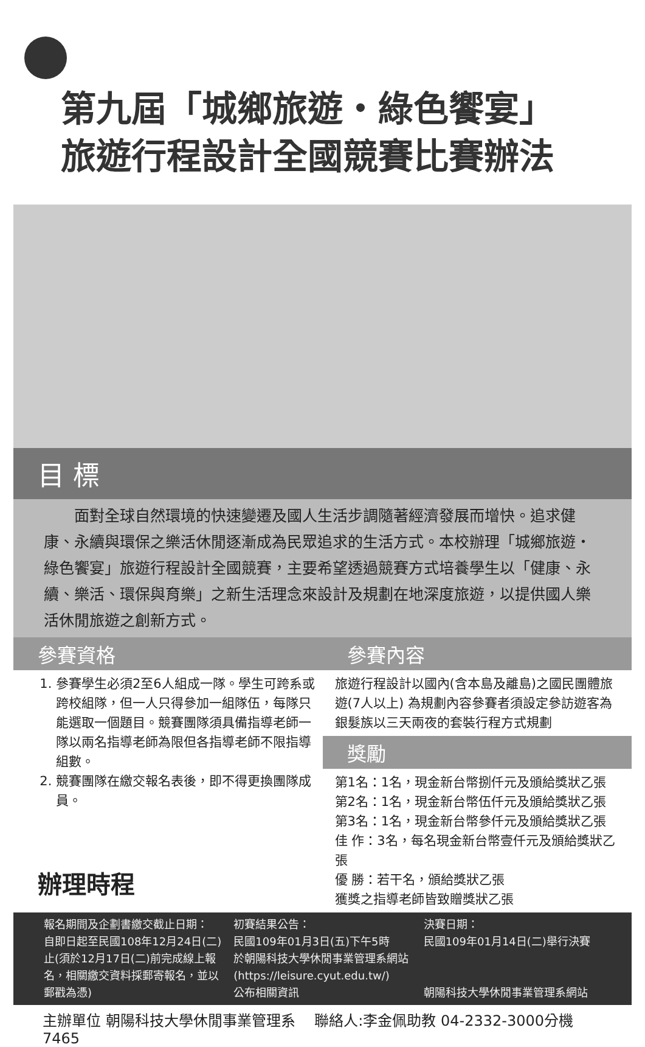第九屆「城鄉旅遊・綠色饗宴」
旅遊行程設計全國競賽比賽辦法
目 標
　　面對全球自然環境的快速變遷及國人生活步調隨著經濟發展而增快。追求健康、永續與環保之樂活休閒逐漸成為民眾追求的生活方式。本校辦理「城鄉旅遊・綠色饗宴」旅遊行程設計全國競賽，主要希望透過競賽方式培養學生以「健康、永續、樂活、環保與育樂」之新生活理念來設計及規劃在地深度旅遊，以提供國人樂活休閒旅遊之創新方式。
參賽資格
1. 參賽學生必須2至6人組成一隊。學生可跨系或跨校組隊，但一人只得參加一組隊伍，每隊只能選取一個題目。競賽團隊須具備指導老師一隊以兩名指導老師為限但各指導老師不限指導組數。
2. 競賽團隊在繳交報名表後，即不得更換團隊成員。
辦理時程
參賽內容
旅遊行程設計以國內(含本島及離島)之國民團體旅遊(7人以上) 為規劃內容參賽者須設定參訪遊客為銀髮族以三天兩夜的套裝行程方式規劃
獎勵
第1名：1名，現金新台幣捌仟元及頒給獎狀乙張
第2名：1名，現金新台幣伍仟元及頒給獎狀乙張
第3名：1名，現金新台幣參仟元及頒給獎狀乙張
佳 作：3名，每名現金新台幣壹仟元及頒給獎狀乙張
優 勝：若干名，頒給獎狀乙張
獲獎之指導老師皆致贈獎狀乙張
報名期間及企劃書繳交截止日期：
自即日起至民國108年12月24日(二)止(須於12月17日(二)前完成線上報名，相關繳交資料採郵寄報名，並以郵戳為憑)
初賽結果公告：
民國109年01月3日(五)下午5時
於朝陽科技大學休閒事業管理系網站
(https://leisure.cyut.edu.tw/)
公布相關資訊
決賽日期：
民國109年01月14日(二)舉行決賽
朝陽科技大學休閒事業管理系網站
主辦單位 朝陽科技大學休閒事業管理系　 聯絡人:李金佩助教 04-2332-3000分機7465